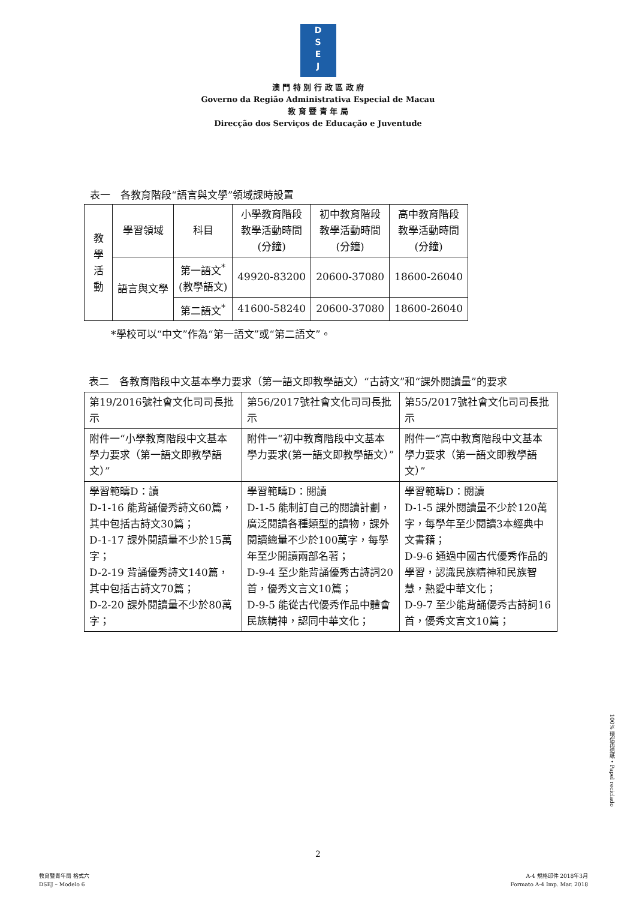D
S
E
J
澳 門 特 別 行 政 區 政 府
Governo da Região Administrativa Especial de Macau
教 育 暨 青 年 局
Direcção dos Serviços de Educação e Juventude
表一　各教育階段“語言與文學”領域課時設置
| 教學活動 | 學習領域 | 科目 | 小學教育階段 教學活動時間 (分鐘) | 初中教育階段 教學活動時間 (分鐘) | 高中教育階段 教學活動時間 (分鐘) |
| | 語言與文學 | 第一語文<sup>*</sup> (教學語文) | 49920-83200 | 20600-37080 | 18600-26040 |
| | | 第二語文<sup>*</sup> | 41600-58240 | 20600-37080 | 18600-26040 |
*學校可以“中文”作為“第一語文”或“第二語文”。
表二　各教育階段中文基本學力要求（第一語文即教學語文）“古詩文”和“課外閱讀量”的要求
| 第19/2016號社會文化司司長批示 | 第56/2017號社會文化司司長批示 | 第55/2017號社會文化司司長批示 |
| 附件一“小學教育階段中文基本學力要求（第一語文即教學語文）” | 附件一“初中教育階段中文基本學力要求(第一語文即教學語文）” | 附件一“高中教育階段中文基本學力要求（第一語文即教學語文）” |
| 學習範疇D：讀 D-1-16 能背誦優秀詩文60篇，其中包括古詩文30篇； D-1-17 課外閱讀量不少於15萬字； D-2-19 背誦優秀詩文140篇，其中包括古詩文70篇； D-2-20 課外閱讀量不少於80萬字； | 學習範疇D：閱讀 D-1-5 能制訂自己的閱讀計劃，廣泛閱讀各種類型的讀物，課外閱讀總量不少於100萬字，每學年至少閱讀兩部名著； D-9-4 至少能背誦優秀古詩詞20首，優秀文言文10篇； D-9-5 能從古代優秀作品中體會民族精神，認同中華文化； | 學習範疇D：閱讀 D-1-5 課外閱讀量不少於120萬字，每學年至少閱讀3本經典中文書籍； D-9-6 通過中國古代優秀作品的學習，認識民族精神和民族智慧，熱愛中華文化； D-9-7 至少能背誦優秀古詩詞16首，優秀文言文10篇； |
100% 環保再造紙 • Papel reciclado
2
教育暨青年局 格式六
DSEJ – Modelo 6
A-4 規格印件 2018年3月
Formato A-4 Imp. Mar. 2018